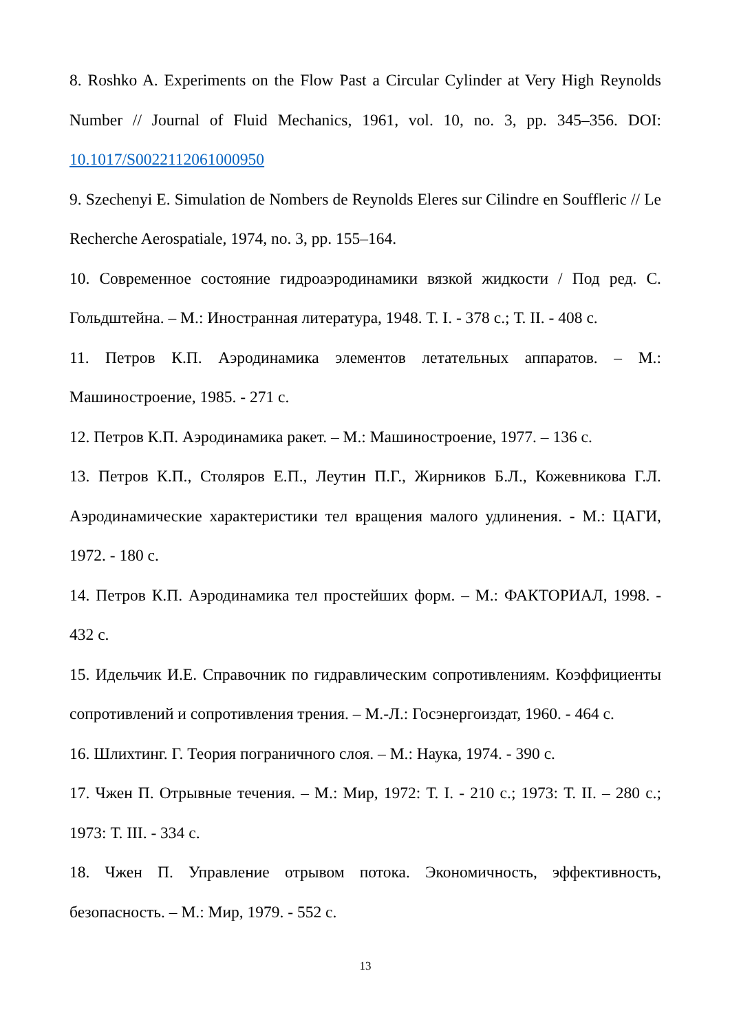8. Roshko A. Experiments on the Flow Past a Circular Cylinder at Very High Reynolds Number // Journal of Fluid Mechanics, 1961, vol. 10, no. 3, pp. 345–356. DOI: 10.1017/S0022112061000950
9. Szechenyi E. Simulation de Nombers de Reynolds Eleres sur Cilindre en Souffleric // Le Recherche Aerospatiale, 1974, no. 3, pp. 155–164.
10. Современное состояние гидроаэродинамики вязкой жидкости / Под ред. С. Гольдштейна. – М.: Иностранная литература, 1948. Т. I. - 378 с.; Т. II. - 408 с.
11. Петров К.П. Аэродинамика элементов летательных аппаратов. – М.: Машиностроение, 1985. - 271 с.
12. Петров К.П. Аэродинамика ракет. – М.: Машиностроение, 1977. – 136 с.
13. Петров К.П., Столяров Е.П., Леутин П.Г., Жирников Б.Л., Кожевникова Г.Л. Аэродинамические характеристики тел вращения малого удлинения. - М.: ЦАГИ, 1972. - 180 с.
14. Петров К.П. Аэродинамика тел простейших форм. – М.: ФАКТОРИАЛ, 1998. - 432 с.
15. Идельчик И.Е. Справочник по гидравлическим сопротивлениям. Коэффициенты сопротивлений и сопротивления трения. – М.-Л.: Госэнергоиздат, 1960. - 464 с.
16. Шлихтинг. Г. Теория пограничного слоя. – М.: Наука, 1974. - 390 с.
17. Чжен П. Отрывные течения. – М.: Мир, 1972: Т. I. - 210 с.; 1973: Т. II. – 280 с.; 1973: Т. III. - 334 с.
18. Чжен П. Управление отрывом потока. Экономичность, эффективность, безопасность. – М.: Мир, 1979. - 552 с.
13